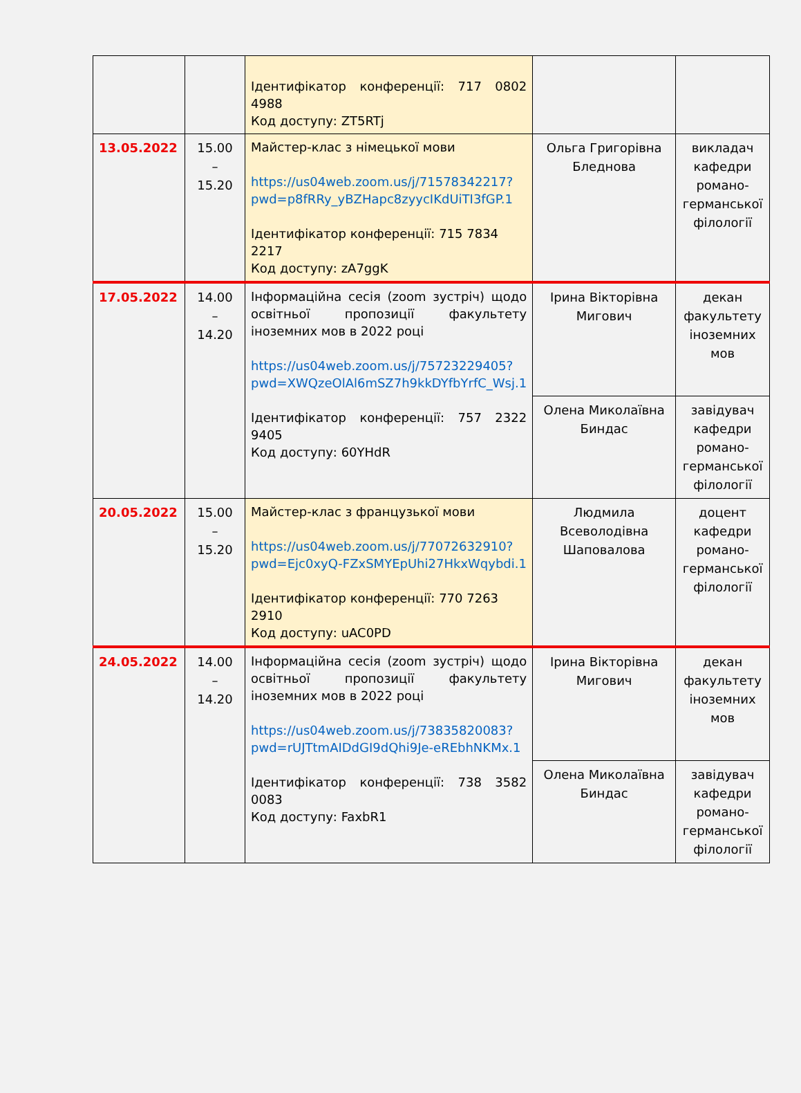| | | Ідентифікатор конференції: 717 0802 4988 Код доступу: ZT5RTj | | |
| 13.05.2022 | 15.00 – 15.20 | Майстер-клас з німецької мови https://us04web.zoom.us/j/71578342217?pwd=p8fRRy_yBZHapc8zyycIKdUiTI3fGP.1 Ідентифікатор конференції: 715 7834 2217 Код доступу: zA7ggK | Ольга Григорівна Бледнова | викладач кафедри романо-германської філології |
| 17.05.2022 | 14.00 – 14.20 | Інформаційна сесія (zoom зустріч) щодо освітньої пропозиції факультету іноземних мов в 2022 році https://us04web.zoom.us/j/75723229405?pwd=XWQzeOlAl6mSZ7h9kkDYfbYrfC_Wsj.1 Ідентифікатор конференції: 757 2322 9405 Код доступу: 60YHdR | Ірина Вікторівна Мигович | декан факультету іноземних мов |
| | | | Олена Миколаївна Биндас | завідувач кафедри романо-германської філології |
| 20.05.2022 | 15.00 – 15.20 | Майстер-клас з французької мови https://us04web.zoom.us/j/77072632910?pwd=Ejc0xyQ-FZxSMYEpUhi27HkxWqybdi.1 Ідентифікатор конференції: 770 7263 2910 Код доступу: uAC0PD | Людмила Всеволодівна Шаповалова | доцент кафедри романо-германської філології |
| 24.05.2022 | 14.00 – 14.20 | Інформаційна сесія (zoom зустріч) щодо освітньої пропозиції факультету іноземних мов в 2022 році https://us04web.zoom.us/j/73835820083?pwd=rUJTtmAIDdGI9dQhi9Je-eREbhNKMx.1 Ідентифікатор конференції: 738 3582 0083 Код доступу: FaxbR1 | Ірина Вікторівна Мигович | декан факультету іноземних мов |
| | | | Олена Миколаївна Биндас | завідувач кафедри романо-германської філології |